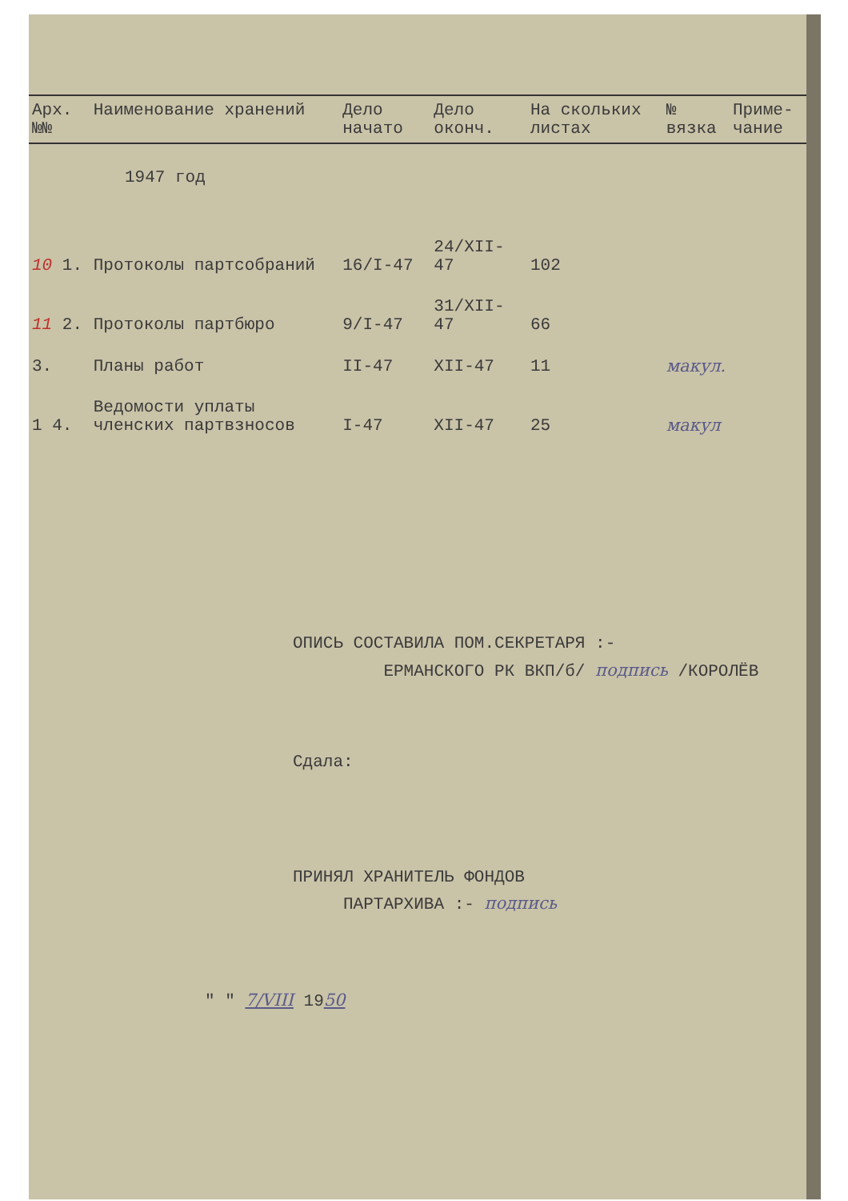| Арх. №№ | Наименование хранений | Дело начато | Дело оконч. | На скольких листах | № вязка | Приме-чание |
| --- | --- | --- | --- | --- | --- | --- |
| 1947 год | | | | | | |
| 10 1. | Протоколы партсобраний | 16/I-47 | 24/XII-47 | 102 | | |
| 11 2. | Протоколы партбюро | 9/I-47 | 31/XII-47 | 66 | | |
| 3. | Планы работ | II-47 | XII-47 | 11 | макул. | |
| 1 4. | Ведомости уплаты членских партвзносов | I-47 | XII-47 | 25 | макул | |
ОПИСЬ СОСТАВИЛА ПОМ.СЕКРЕТАРЯ :-
ЕРМАНСКОГО РК ВКП/б/ подпись /КОРОЛЁВ
Сдала:
ПРИНЯЛ ХРАНИТЕЛЬ ФОНДОВ
ПАРТАРХИВА :- подпись
" " 7/VIII 1950